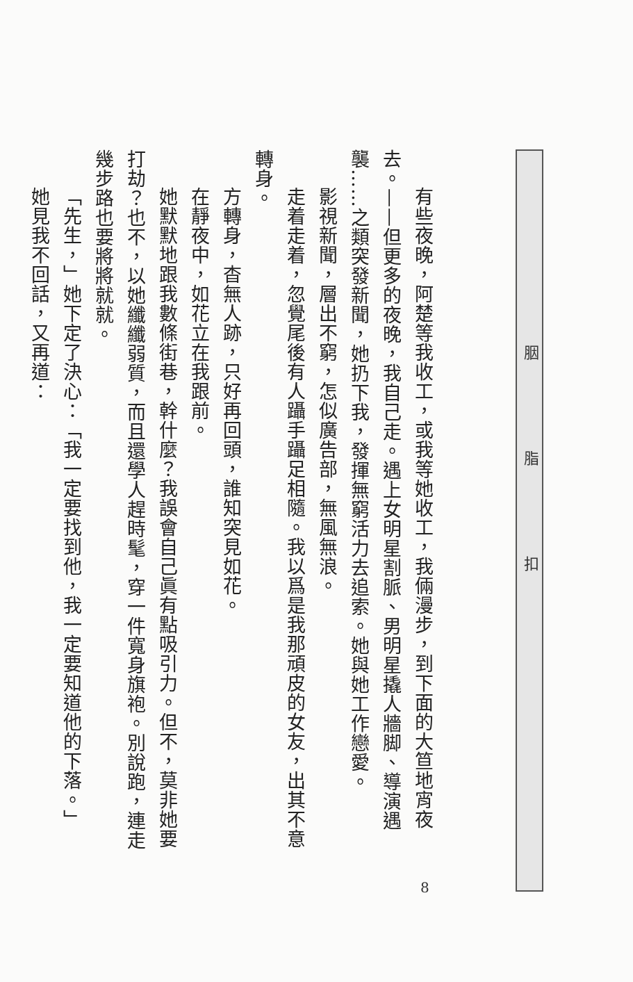有些夜晚，阿楚等我收工，或我等她收工，我倆漫步，到下面的大笪地宵夜去。——但更多的夜晚，我自己走。遇上女明星割脈、男明星撬人牆脚、導演遇襲……之類突發新聞，她扔下我，發揮無窮活力去追索。她與她工作戀愛。
影視新聞，層出不窮，怎似廣告部，無風無浪。
走着走着，忽覺尾後有人躡手躡足相隨。我以爲是我那頑皮的女友，出其不意轉身。
方轉身，杳無人跡，只好再回頭，誰知突見如花。
在靜夜中，如花立在我跟前。
她默默地跟我數條街巷，幹什麼？我誤會自己眞有點吸引力。但不，莫非她要打劫？也不，以她纖纖弱質，而且還學人趕時髦，穿一件寬身旗袍。別說跑，連走幾步路也要將將就就。
「先生，」她下定了決心：「我一定要找到他，我一定要知道他的下落。」
她見我不回話，又再道：
胭 脂 扣
8